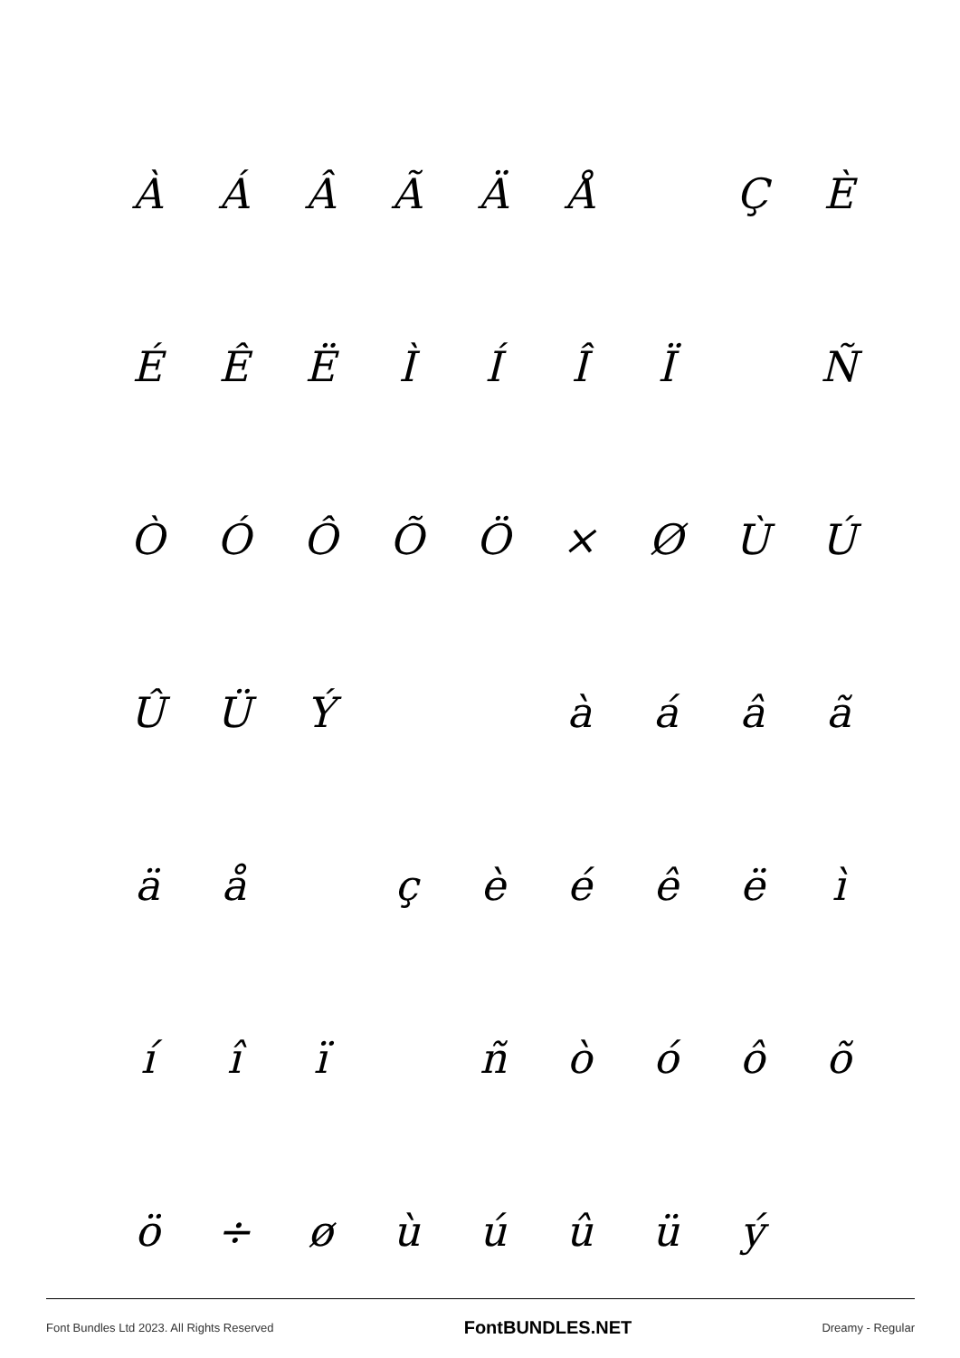ÀÁÂÃÄÅ ÇÈ
ÉÊËÌÍÎÏ Ñ
ÒÓÔÕÖ × ØÙÚ
ÛÜÝ àáâã
äå çèéêëì
íîï ñòóôõ
ö ÷ øùúûüý
Font Bundles Ltd 2023. All Rights Reserved FontBUNDLES.NET Dreamy - Regular